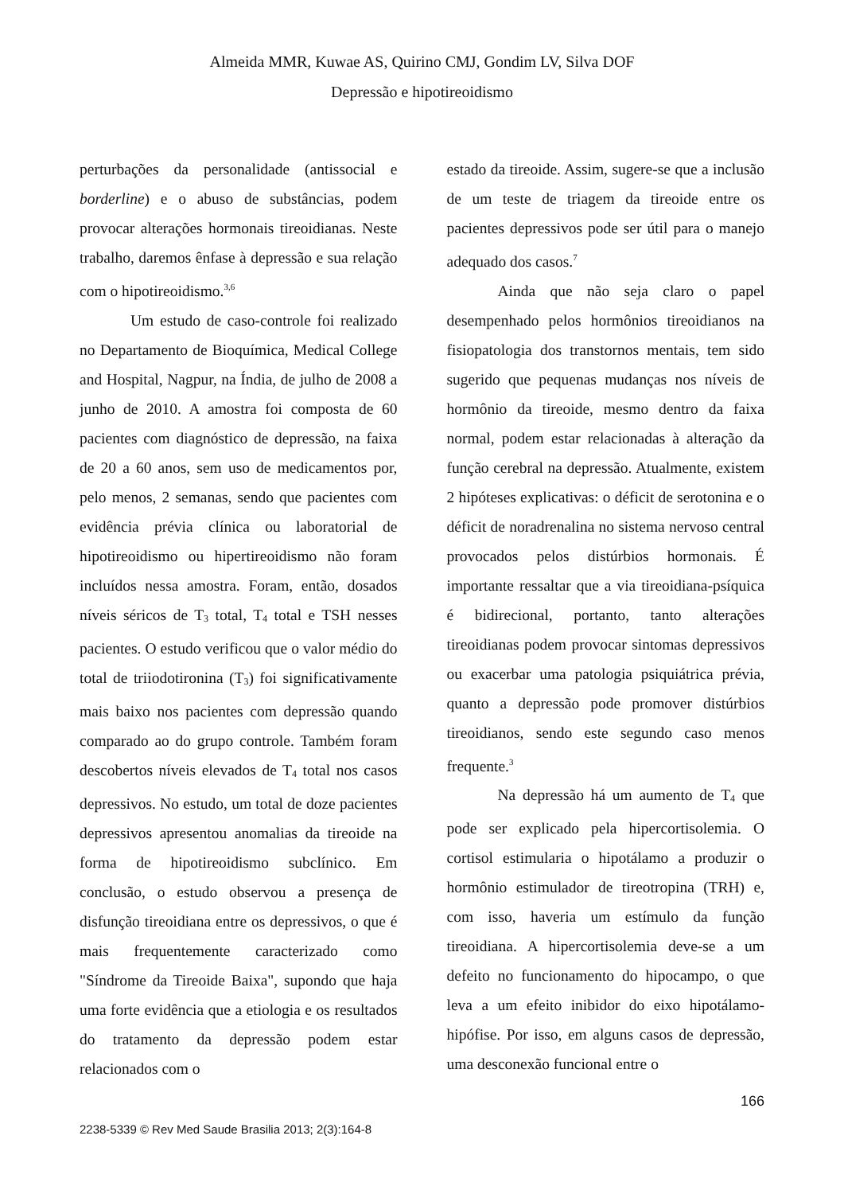Almeida MMR, Kuwae AS, Quirino CMJ, Gondim LV, Silva DOF
Depressão e hipotireoidismo
perturbações da personalidade (antissocial e borderline) e o abuso de substâncias, podem provocar alterações hormonais tireoidianas. Neste trabalho, daremos ênfase à depressão e sua relação com o hipotireoidismo.<sup>3,6</sup>
Um estudo de caso-controle foi realizado no Departamento de Bioquímica, Medical College and Hospital, Nagpur, na Índia, de julho de 2008 a junho de 2010. A amostra foi composta de 60 pacientes com diagnóstico de depressão, na faixa de 20 a 60 anos, sem uso de medicamentos por, pelo menos, 2 semanas, sendo que pacientes com evidência prévia clínica ou laboratorial de hipotireoidismo ou hipertireoidismo não foram incluídos nessa amostra. Foram, então, dosados níveis séricos de T<sub>3</sub> total, T<sub>4</sub> total e TSH nesses pacientes. O estudo verificou que o valor médio do total de triiodotironina (T<sub>3</sub>) foi significativamente mais baixo nos pacientes com depressão quando comparado ao do grupo controle. Também foram descobertos níveis elevados de T<sub>4</sub> total nos casos depressivos. No estudo, um total de doze pacientes depressivos apresentou anomalias da tireoide na forma de hipotireoidismo subclínico. Em conclusão, o estudo observou a presença de disfunção tireoidiana entre os depressivos, o que é mais frequentemente caracterizado como "Síndrome da Tireoide Baixa", supondo que haja uma forte evidência que a etiologia e os resultados do tratamento da depressão podem estar relacionados com o
estado da tireoide. Assim, sugere-se que a inclusão de um teste de triagem da tireoide entre os pacientes depressivos pode ser útil para o manejo adequado dos casos.<sup>7</sup>
Ainda que não seja claro o papel desempenhado pelos hormônios tireoidianos na fisiopatologia dos transtornos mentais, tem sido sugerido que pequenas mudanças nos níveis de hormônio da tireoide, mesmo dentro da faixa normal, podem estar relacionadas à alteração da função cerebral na depressão. Atualmente, existem 2 hipóteses explicativas: o déficit de serotonina e o déficit de noradrenalina no sistema nervoso central provocados pelos distúrbios hormonais. É importante ressaltar que a via tireoidiana-psíquica é bidirecional, portanto, tanto alterações tireoidianas podem provocar sintomas depressivos ou exacerbar uma patologia psiquiátrica prévia, quanto a depressão pode promover distúrbios tireoidianos, sendo este segundo caso menos frequente.<sup>3</sup>
Na depressão há um aumento de T<sub>4</sub> que pode ser explicado pela hipercortisolemia. O cortisol estimularia o hipotálamo a produzir o hormônio estimulador de tireotropina (TRH) e, com isso, haveria um estímulo da função tireoidiana. A hipercortisolemia deve-se a um defeito no funcionamento do hipocampo, o que leva a um efeito inibidor do eixo hipotálamo-hipófise. Por isso, em alguns casos de depressão, uma desconexão funcional entre o
166
2238-5339 © Rev Med Saude Brasilia 2013; 2(3):164-8